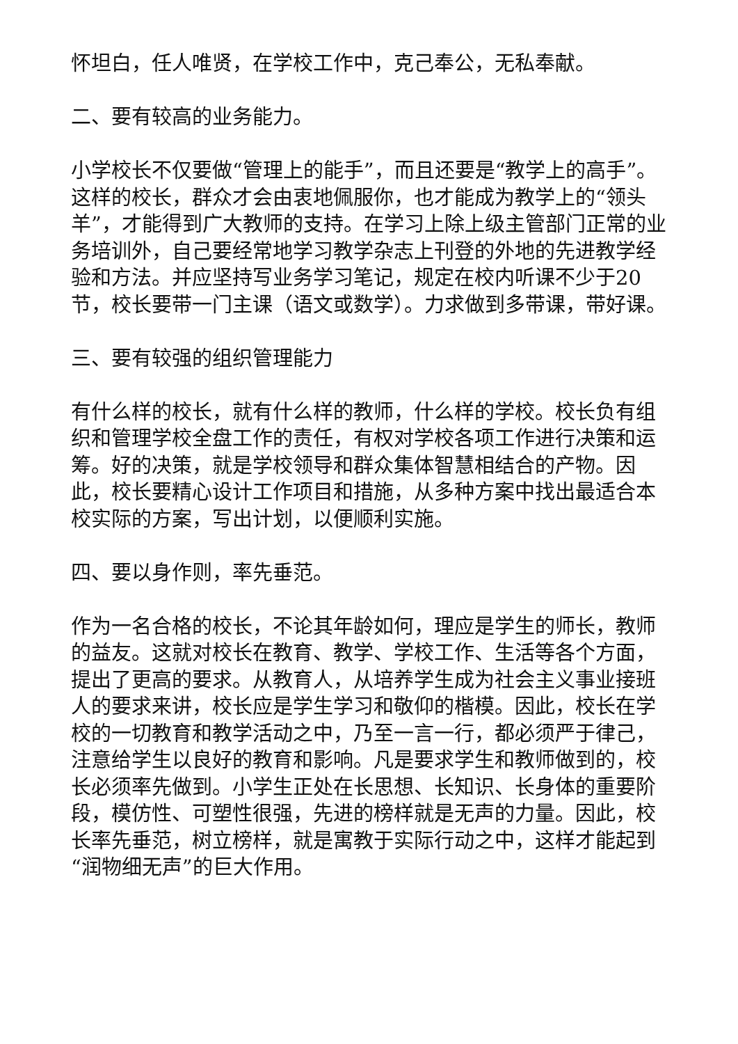怀坦白，任人唯贤，在学校工作中，克己奉公，无私奉献。
二、要有较高的业务能力。
小学校长不仅要做“管理上的能手”，而且还要是“教学上的高手”。这样的校长，群众才会由衷地佩服你，也才能成为教学上的“领头羊”，才能得到广大教师的支持。在学习上除上级主管部门正常的业务培训外，自己要经常地学习教学杂志上刊登的外地的先进教学经验和方法。并应坚持写业务学习笔记，规定在校内听课不少于20节，校长要带一门主课（语文或数学）。力求做到多带课，带好课。
三、要有较强的组织管理能力
有什么样的校长，就有什么样的教师，什么样的学校。校长负有组织和管理学校全盘工作的责任，有权对学校各项工作进行决策和运筹。好的决策，就是学校领导和群众集体智慧相结合的产物。因此，校长要精心设计工作项目和措施，从多种方案中找出最适合本校实际的方案，写出计划，以便顺利实施。
四、要以身作则，率先垂范。
作为一名合格的校长，不论其年龄如何，理应是学生的师长，教师的益友。这就对校长在教育、教学、学校工作、生活等各个方面，提出了更高的要求。从教育人，从培养学生成为社会主义事业接班人的要求来讲，校长应是学生学习和敬仰的楷模。因此，校长在学校的一切教育和教学活动之中，乃至一言一行，都必须严于律己，注意给学生以良好的教育和影响。凡是要求学生和教师做到的，校长必须率先做到。小学生正处在长思想、长知识、长身体的重要阶段，模仿性、可塑性很强，先进的榜样就是无声的力量。因此，校长率先垂范，树立榜样，就是寓教于实际行动之中，这样才能起到“润物细无声”的巨大作用。